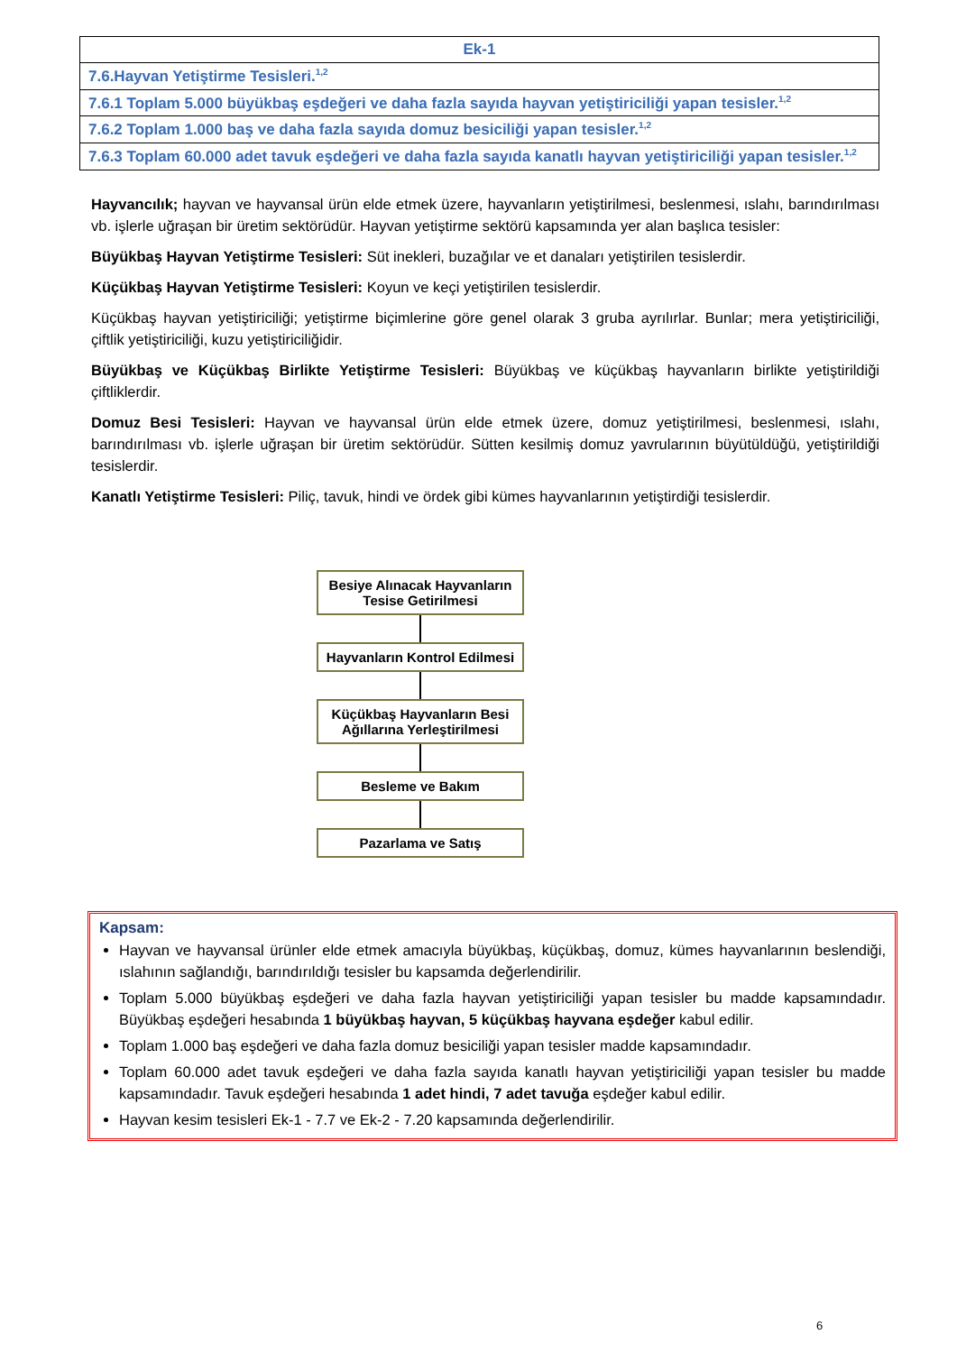| Ek-1 |
| 7.6.Hayvan Yetiştirme Tesisleri.<sup>1,2</sup> |
| 7.6.1 Toplam 5.000 büyükbaş eşdeğeri ve daha fazla sayıda hayvan yetiştiriciliği yapan tesisler.<sup>1,2</sup> |
| 7.6.2 Toplam 1.000 baş ve daha fazla sayıda domuz besiciliği yapan tesisler.<sup>1,2</sup> |
| 7.6.3 Toplam 60.000 adet tavuk eşdeğeri ve daha fazla sayıda kanatlı hayvan yetiştiriciliği yapan tesisler.<sup>1,2</sup> |
Hayvancılık; hayvan ve hayvansal ürün elde etmek üzere, hayvanların yetiştirilmesi, beslenmesi, ıslahı, barındırılması vb. işlerle uğraşan bir üretim sektörüdür. Hayvan yetiştirme sektörü kapsamında yer alan başlıca tesisler:
Büyükbaş Hayvan Yetiştirme Tesisleri: Süt inekleri, buzağılar ve et danaları yetiştirilen tesislerdir.
Küçükbaş Hayvan Yetiştirme Tesisleri: Koyun ve keçi yetiştirilen tesislerdir.
Küçükbaş hayvan yetiştiriciliği; yetiştirme biçimlerine göre genel olarak 3 gruba ayrılırlar. Bunlar; mera yetiştiriciliği, çiftlik yetiştiriciliği, kuzu yetiştiriciliğidir.
Büyükbaş ve Küçükbaş Birlikte Yetiştirme Tesisleri: Büyükbaş ve küçükbaş hayvanların birlikte yetiştirildiği çiftliklerdir.
Domuz Besi Tesisleri: Hayvan ve hayvansal ürün elde etmek üzere, domuz yetiştirilmesi, beslenmesi, ıslahı, barındırılması vb. işlerle uğraşan bir üretim sektörüdür. Sütten kesilmiş domuz yavrularının büyütüldüğü, yetiştirildiği tesislerdir.
Kanatlı Yetiştirme Tesisleri: Piliç, tavuk, hindi ve ördek gibi kümes hayvanlarının yetiştirdiği tesislerdir.
Besiye Alınacak Hayvanların
Tesise Getirilmesi
Hayvanların Kontrol Edilmesi
Küçükbaş Hayvanların Besi
Ağıllarına Yerleştirilmesi
Besleme ve Bakım
Pazarlama ve Satış
Kapsam:
Hayvan ve hayvansal ürünler elde etmek amacıyla büyükbaş, küçükbaş, domuz, kümes hayvanlarının beslendiği, ıslahının sağlandığı, barındırıldığı tesisler bu kapsamda değerlendirilir.
Toplam 5.000 büyükbaş eşdeğeri ve daha fazla hayvan yetiştiriciliği yapan tesisler bu madde kapsamındadır. Büyükbaş eşdeğeri hesabında 1 büyükbaş hayvan, 5 küçükbaş hayvana eşdeğer kabul edilir.
Toplam 1.000 baş eşdeğeri ve daha fazla domuz besiciliği yapan tesisler madde kapsamındadır.
Toplam 60.000 adet tavuk eşdeğeri ve daha fazla sayıda kanatlı hayvan yetiştiriciliği yapan tesisler bu madde kapsamındadır. Tavuk eşdeğeri hesabında 1 adet hindi, 7 adet tavuğa eşdeğer kabul edilir.
Hayvan kesim tesisleri Ek-1 - 7.7 ve Ek-2 - 7.20 kapsamında değerlendirilir.
6